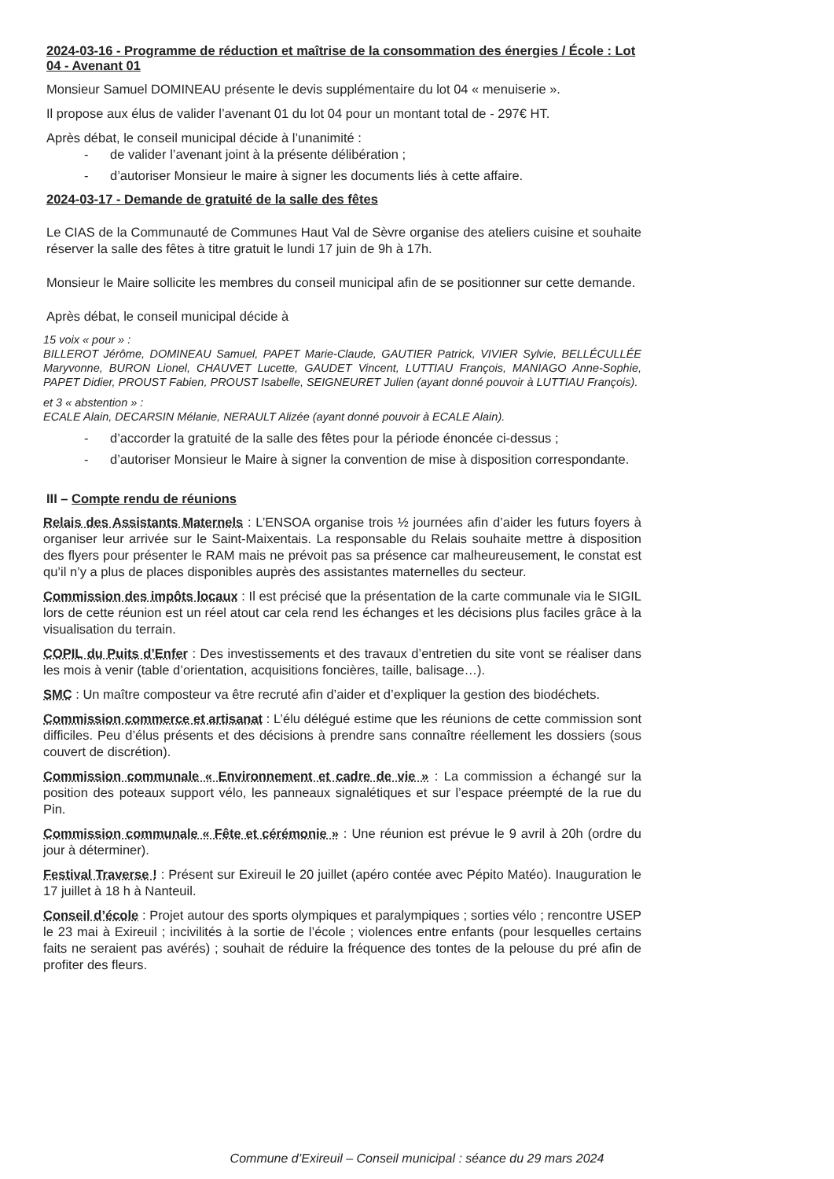2024-03-16 - Programme de réduction et maîtrise de la consommation des énergies / École : Lot 04 - Avenant 01
Monsieur Samuel DOMINEAU présente le devis supplémentaire du lot 04 « menuiserie ».
Il propose aux élus de valider l’avenant 01 du lot 04 pour un montant total de - 297€ HT.
Après débat, le conseil municipal décide à l’unanimité :
- de valider l’avenant joint à la présente délibération ;
- d’autoriser Monsieur le maire à signer les documents liés à cette affaire.
2024-03-17 - Demande de gratuité de la salle des fêtes
Le CIAS de la Communauté de Communes Haut Val de Sèvre organise des ateliers cuisine et souhaite réserver la salle des fêtes à titre gratuit le lundi 17 juin de 9h à 17h.
Monsieur le Maire sollicite les membres du conseil municipal afin de se positionner sur cette demande.
Après débat, le conseil municipal décide à
15 voix « pour » :
BILLEROT Jérôme, DOMINEAU Samuel, PAPET Marie-Claude, GAUTIER Patrick, VIVIER Sylvie, BELLÉCULLÉE Maryvonne, BURON Lionel, CHAUVET Lucette, GAUDET Vincent, LUTTIAU François, MANIAGO Anne-Sophie, PAPET Didier, PROUST Fabien, PROUST Isabelle, SEIGNEURET Julien (ayant donné pouvoir à LUTTIAU François).
et 3 « abstention » :
ECALE Alain, DECARSIN Mélanie, NERAULT Alizée (ayant donné pouvoir à ECALE Alain).
- d’accorder la gratuité de la salle des fêtes pour la période énoncée ci-dessus ;
- d’autoriser Monsieur le Maire à signer la convention de mise à disposition correspondante.
III – Compte rendu de réunions
Relais des Assistants Maternels : L’ENSOA organise trois ½ journées afin d’aider les futurs foyers à organiser leur arrivée sur le Saint-Maixentais. La responsable du Relais souhaite mettre à disposition des flyers pour présenter le RAM mais ne prévoit pas sa présence car malheureusement, le constat est qu’il n’y a plus de places disponibles auprès des assistantes maternelles du secteur.
Commission des impôts locaux : Il est précisé que la présentation de la carte communale via le SIGIL lors de cette réunion est un réel atout car cela rend les échanges et les décisions plus faciles grâce à la visualisation du terrain.
COPIL du Puits d’Enfer : Des investissements et des travaux d’entretien du site vont se réaliser dans les mois à venir (table d’orientation, acquisitions foncières, taille, balisage…).
SMC : Un maître composteur va être recruté afin d’aider et d’expliquer la gestion des biodéchets.
Commission commerce et artisanat : L’élu délégué estime que les réunions de cette commission sont difficiles. Peu d’élus présents et des décisions à prendre sans connaître réellement les dossiers (sous couvert de discrétion).
Commission communale « Environnement et cadre de vie » : La commission a échangé sur la position des poteaux support vélo, les panneaux signalétiques et sur l’espace préempté de la rue du Pin.
Commission communale « Fête et cérémonie » : Une réunion est prévue le 9 avril à 20h (ordre du jour à déterminer).
Festival Traverse ! : Présent sur Exireuil le 20 juillet (apéro contée avec Pépito Matéo). Inauguration le 17 juillet à 18 h à Nanteuil.
Conseil d’école : Projet autour des sports olympiques et paralympiques ; sorties vélo ; rencontre USEP le 23 mai à Exireuil ; incivilités à la sortie de l’école ; violences entre enfants (pour lesquelles certains faits ne seraient pas avérés) ; souhait de réduire la fréquence des tontes de la pelouse du pré afin de profiter des fleurs.
Commune d’Exireuil – Conseil municipal : séance du 29 mars 2024